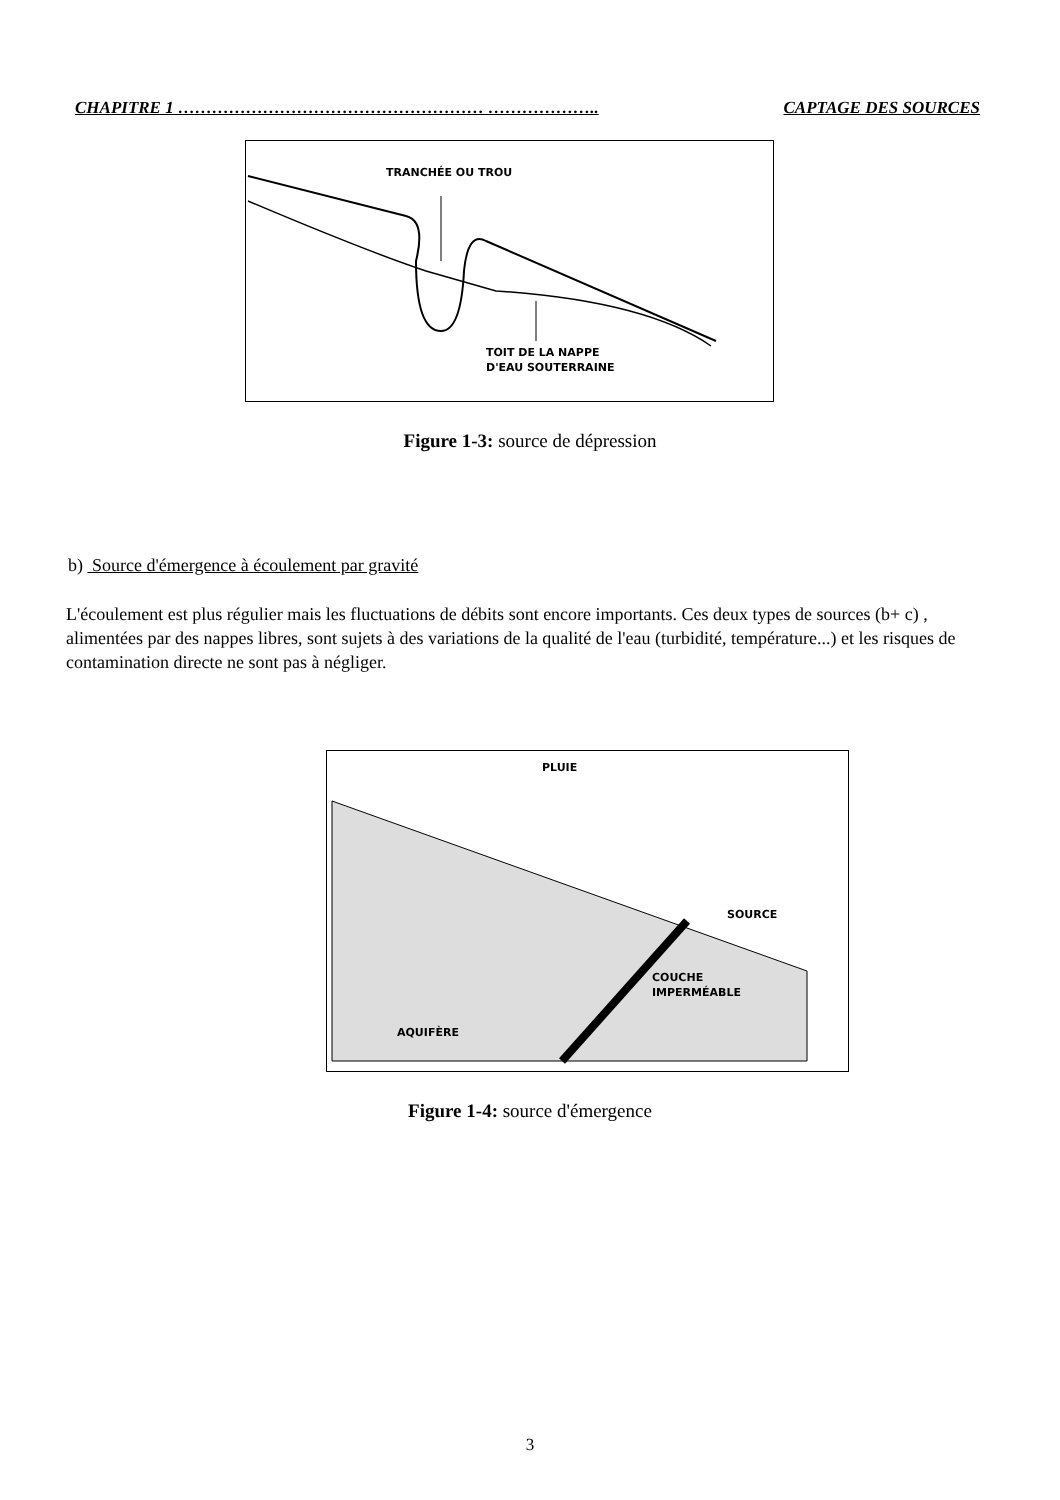CHAPITRE 1 ……………………………………………… ……………….. CAPTAGE DES SOURCES
TRANCHÉE OU TROU
TOIT DE LA NAPPE
D'EAU SOUTERRAINE
Figure 1-3: source de dépression
b) Source d'émergence à écoulement par gravité
L'écoulement est plus régulier mais les fluctuations de débits sont encore importants. Ces deux types de sources (b+ c) , alimentées par des nappes libres, sont sujets à des variations de la qualité de l'eau (turbidité, température...) et les risques de contamination directe ne sont pas à négliger.
PLUIE
SOURCE
COUCHE
IMPERMÉABLE
AQUIFÈRE
Figure 1-4: source d'émergence
3